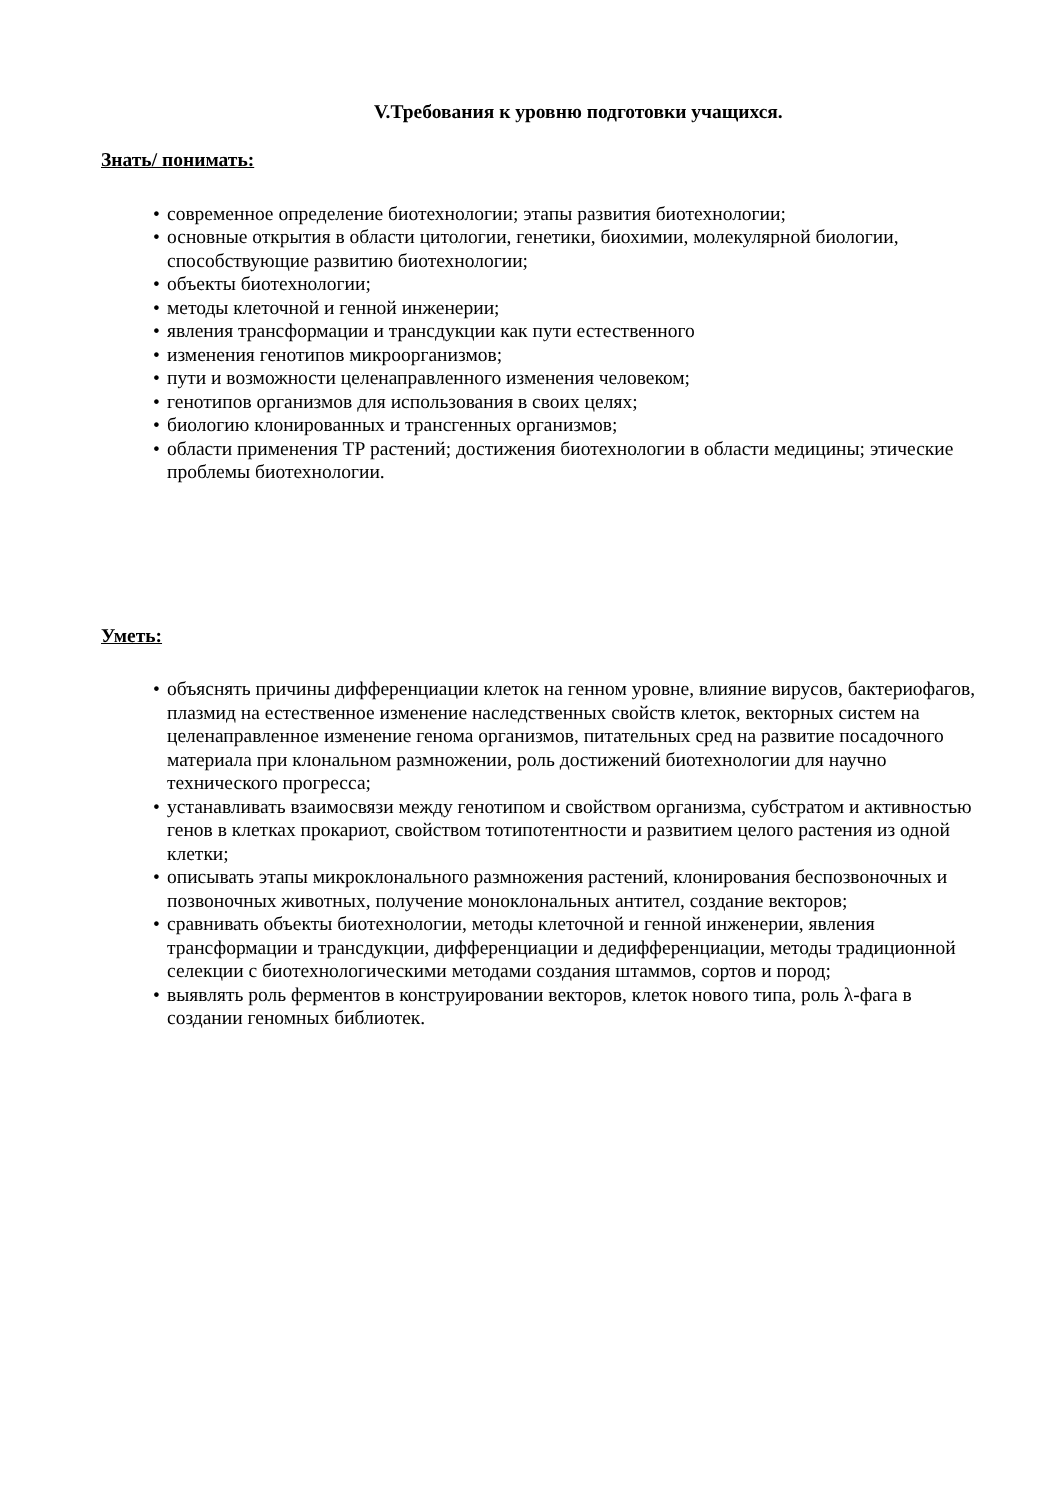V.Требования к уровню подготовки учащихся.
Знать/ понимать:
• современное определение биотехнологии; этапы развития биотехнологии;
• основные открытия в области цитологии, генетики, биохимии, молекулярной биологии, способствующие развитию биотехнологии;
• объекты биотехнологии;
• методы клеточной и генной инженерии;
• явления трансформации и трансдукции как пути естественного
• изменения генотипов микроорганизмов;
• пути и возможности целенаправленного изменения человеком;
• генотипов организмов для использования в своих целях;
• биологию клонированных и трансгенных организмов;
• области применения ТР растений; достижения биотехнологии в области медицины; этические проблемы биотехнологии.
Уметь:
• объяснять причины дифференциации клеток на генном уровне, влияние вирусов, бактериофагов, плазмид на естественное изменение наследственных свойств клеток, векторных систем на целенаправленное изменение генома организмов, питательных сред на развитие посадочного материала при клональном размножении, роль достижений биотехнологии для научно технического прогресса;
• устанавливать взаимосвязи между генотипом и свойством организма, субстратом и активностью генов в клетках прокариот, свойством тотипотентности и развитием целого растения из одной клетки;
• описывать этапы микроклонального размножения растений, клонирования беспозвоночных и позвоночных животных, получение моноклональных антител, создание векторов;
• сравнивать объекты биотехнологии, методы клеточной и генной инженерии, явления трансформации и трансдукции, дифференциации и дедифференциации, методы традиционной селекции с биотехнологическими методами создания штаммов, сортов и пород;
• выявлять роль ферментов в конструировании векторов, клеток нового типа, роль λ-фага в создании геномных библиотек.